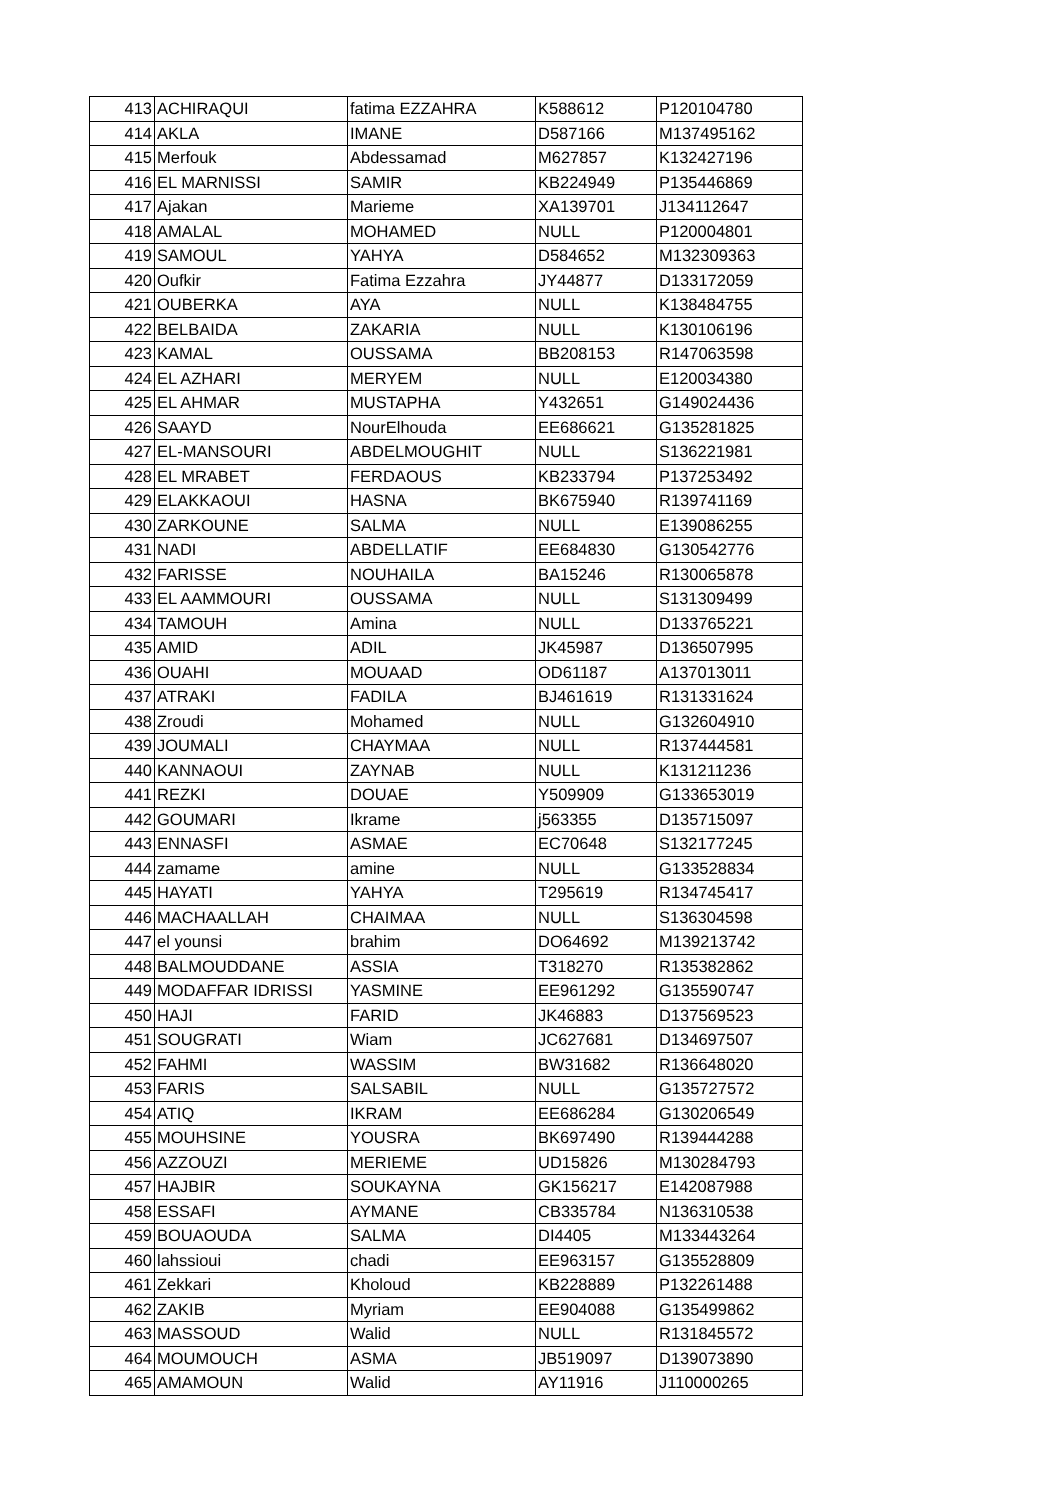| 413 | ACHIRAQUI | fatima EZZAHRA | K588612 | P120104780 |
| 414 | AKLA | IMANE | D587166 | M137495162 |
| 415 | Merfouk | Abdessamad | M627857 | K132427196 |
| 416 | EL MARNISSI | SAMIR | KB224949 | P135446869 |
| 417 | Ajakan | Marieme | XA139701 | J134112647 |
| 418 | AMALAL | MOHAMED | NULL | P120004801 |
| 419 | SAMOUL | YAHYA | D584652 | M132309363 |
| 420 | Oufkir | Fatima Ezzahra | JY44877 | D133172059 |
| 421 | OUBERKA | AYA | NULL | K138484755 |
| 422 | BELBAIDA | ZAKARIA | NULL | K130106196 |
| 423 | KAMAL | OUSSAMA | BB208153 | R147063598 |
| 424 | EL AZHARI | MERYEM | NULL | E120034380 |
| 425 | EL AHMAR | MUSTAPHA | Y432651 | G149024436 |
| 426 | SAAYD | NourElhouda | EE686621 | G135281825 |
| 427 | EL-MANSOURI | ABDELMOUGHIT | NULL | S136221981 |
| 428 | EL MRABET | FERDAOUS | KB233794 | P137253492 |
| 429 | ELAKKAOUI | HASNA | BK675940 | R139741169 |
| 430 | ZARKOUNE | SALMA | NULL | E139086255 |
| 431 | NADI | ABDELLATIF | EE684830 | G130542776 |
| 432 | FARISSE | NOUHAILA | BA15246 | R130065878 |
| 433 | EL AAMMOURI | OUSSAMA | NULL | S131309499 |
| 434 | TAMOUH | Amina | NULL | D133765221 |
| 435 | AMID | ADIL | JK45987 | D136507995 |
| 436 | OUAHI | MOUAAD | OD61187 | A137013011 |
| 437 | ATRAKI | FADILA | BJ461619 | R131331624 |
| 438 | Zroudi | Mohamed | NULL | G132604910 |
| 439 | JOUMALI | CHAYMAA | NULL | R137444581 |
| 440 | KANNAOUI | ZAYNAB | NULL | K131211236 |
| 441 | REZKI | DOUAE | Y509909 | G133653019 |
| 442 | GOUMARI | Ikrame | j563355 | D135715097 |
| 443 | ENNASFI | ASMAE | EC70648 | S132177245 |
| 444 | zamame | amine | NULL | G133528834 |
| 445 | HAYATI | YAHYA | T295619 | R134745417 |
| 446 | MACHAALLAH | CHAIMAA | NULL | S136304598 |
| 447 | el younsi | brahim | DO64692 | M139213742 |
| 448 | BALMOUDDANE | ASSIA | T318270 | R135382862 |
| 449 | MODAFFAR IDRISSI | YASMINE | EE961292 | G135590747 |
| 450 | HAJI | FARID | JK46883 | D137569523 |
| 451 | SOUGRATI | Wiam | JC627681 | D134697507 |
| 452 | FAHMI | WASSIM | BW31682 | R136648020 |
| 453 | FARIS | SALSABIL | NULL | G135727572 |
| 454 | ATIQ | IKRAM | EE686284 | G130206549 |
| 455 | MOUHSINE | YOUSRA | BK697490 | R139444288 |
| 456 | AZZOUZI | MERIEME | UD15826 | M130284793 |
| 457 | HAJBIR | SOUKAYNA | GK156217 | E142087988 |
| 458 | ESSAFI | AYMANE | CB335784 | N136310538 |
| 459 | BOUAOUDA | SALMA | DI4405 | M133443264 |
| 460 | lahssioui | chadi | EE963157 | G135528809 |
| 461 | Zekkari | Kholoud | KB228889 | P132261488 |
| 462 | ZAKIB | Myriam | EE904088 | G135499862 |
| 463 | MASSOUD | Walid | NULL | R131845572 |
| 464 | MOUMOUCH | ASMA | JB519097 | D139073890 |
| 465 | AMAMOUN | Walid | AY11916 | J110000265 |